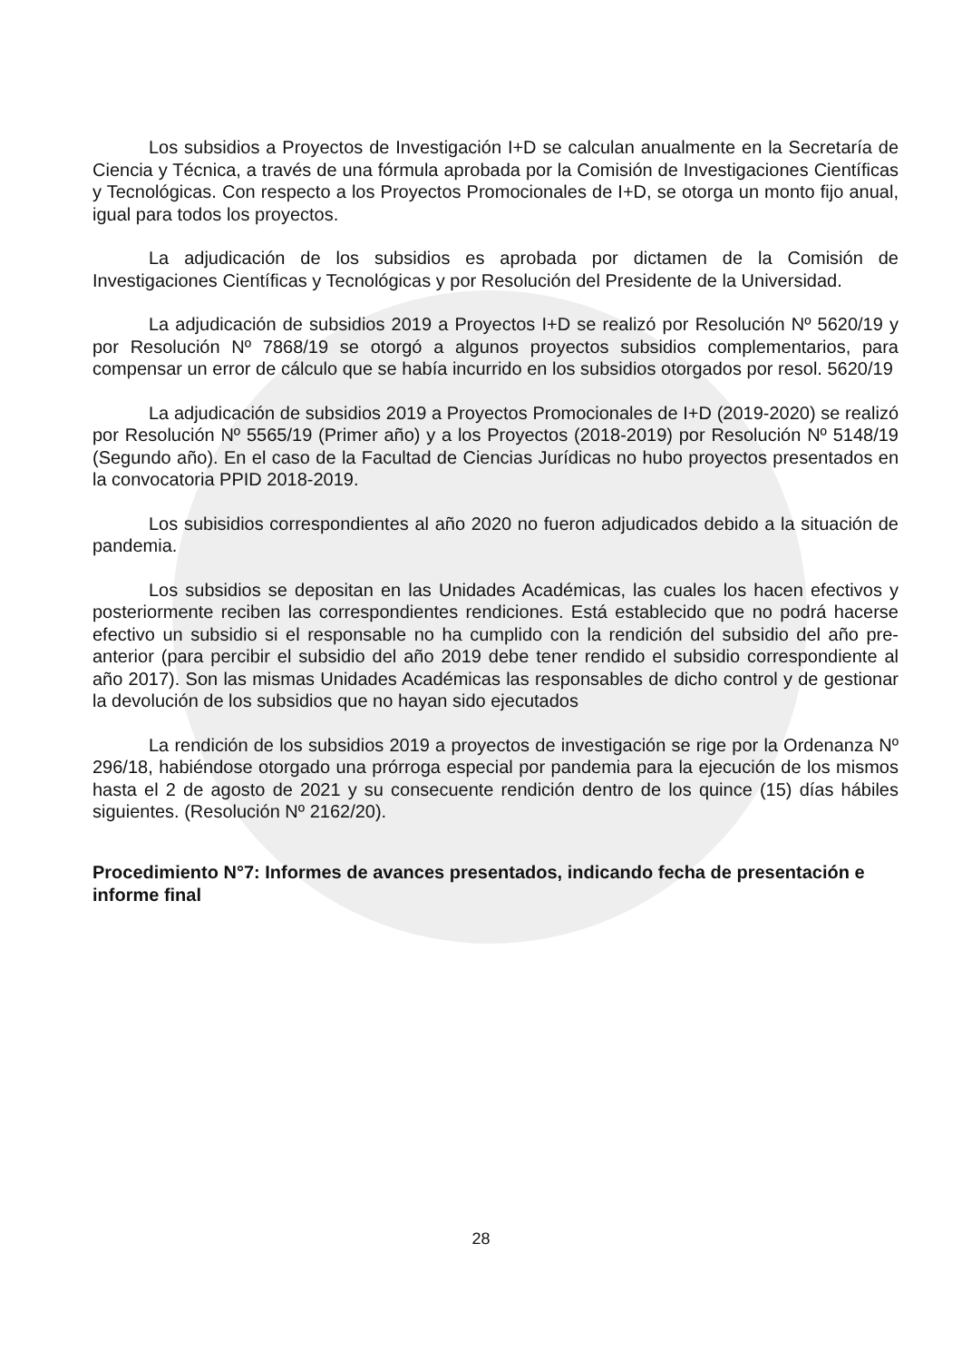Los subsidios a Proyectos de Investigación I+D se calculan anualmente en la Secretaría de Ciencia y Técnica, a través de una fórmula aprobada por la Comisión de Investigaciones Científicas y Tecnológicas. Con respecto a los Proyectos Promocionales de I+D, se otorga un monto fijo anual, igual para todos los proyectos.
La adjudicación de los subsidios es aprobada por dictamen de la Comisión de Investigaciones Científicas y Tecnológicas y por Resolución del Presidente de la Universidad.
La adjudicación de subsidios 2019 a Proyectos I+D se realizó por Resolución Nº 5620/19 y por Resolución Nº 7868/19 se otorgó a algunos proyectos subsidios complementarios, para compensar un error de cálculo que se había incurrido en los subsidios otorgados por resol. 5620/19
La adjudicación de subsidios 2019 a Proyectos Promocionales de I+D (2019-2020) se realizó por Resolución Nº 5565/19 (Primer año) y a los Proyectos (2018-2019) por Resolución Nº 5148/19 (Segundo año). En el caso de la Facultad de Ciencias Jurídicas no hubo proyectos presentados en la convocatoria PPID 2018-2019.
Los subisidios correspondientes al año 2020 no fueron adjudicados debido a la situación de pandemia.
Los subsidios se depositan en las Unidades Académicas, las cuales los hacen efectivos y posteriormente reciben las correspondientes rendiciones. Está establecido que no podrá hacerse efectivo un subsidio si el responsable no ha cumplido con la rendición del subsidio del año pre-anterior (para percibir el subsidio del año 2019 debe tener rendido el subsidio correspondiente al año 2017). Son las mismas Unidades Académicas las responsables de dicho control y de gestionar la devolución de los subsidios que no hayan sido ejecutados
La rendición de los subsidios 2019 a proyectos de investigación se rige por la Ordenanza Nº 296/18, habiéndose otorgado una prórroga especial por pandemia para la ejecución de los mismos hasta el 2 de agosto de 2021 y su consecuente rendición dentro de los quince (15) días hábiles siguientes. (Resolución Nº 2162/20).
Procedimiento N°7: Informes de avances presentados, indicando fecha de presentación e informe final
28